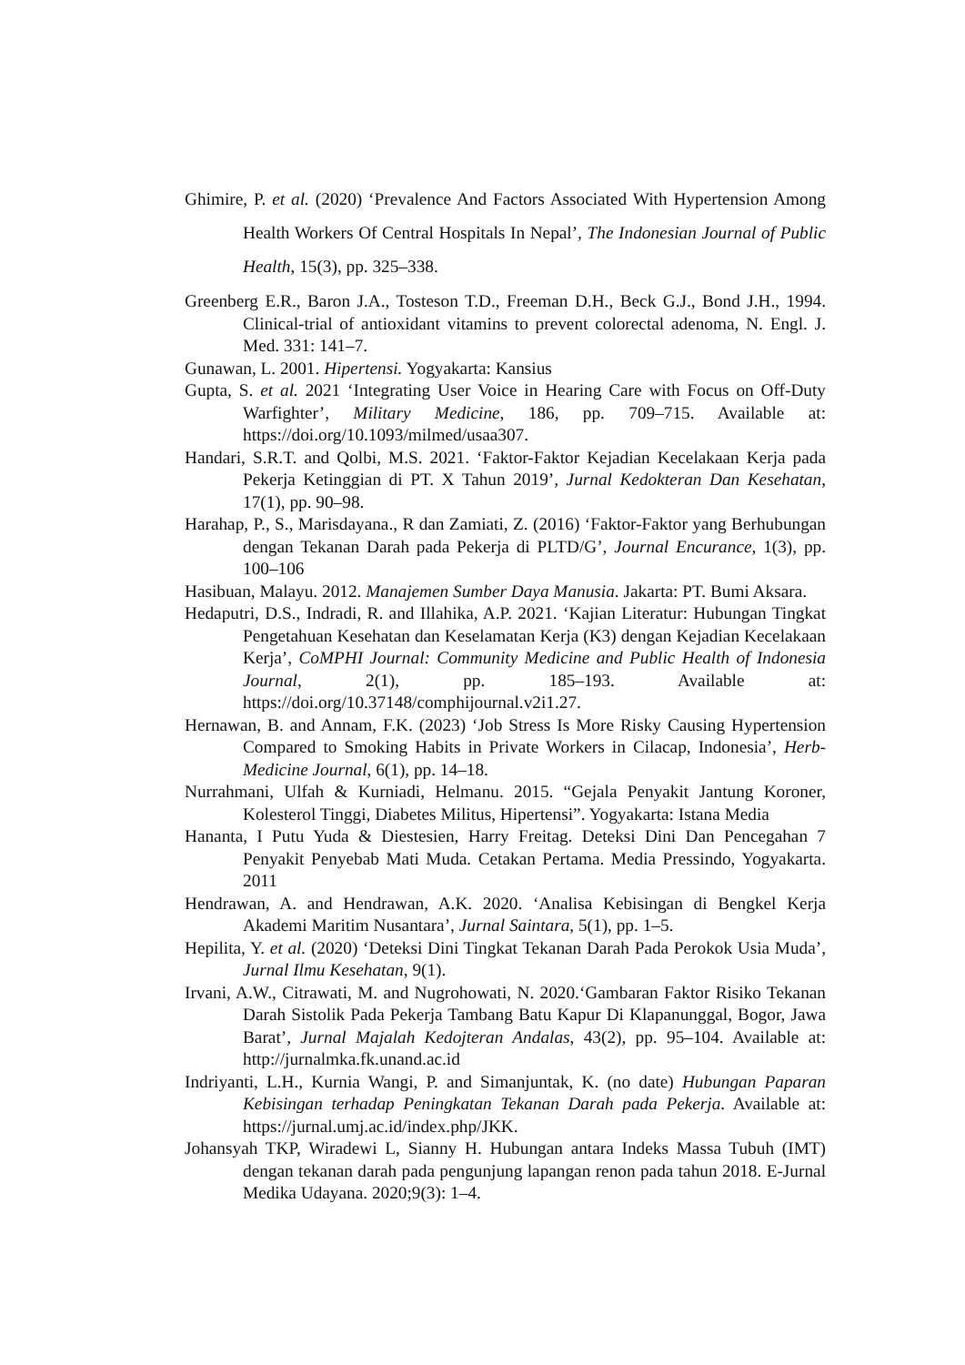Ghimire, P. et al. (2020) ‘Prevalence And Factors Associated With Hypertension Among Health Workers Of Central Hospitals In Nepal’, The Indonesian Journal of Public Health, 15(3), pp. 325–338.
Greenberg E.R., Baron J.A., Tosteson T.D., Freeman D.H., Beck G.J., Bond J.H., 1994. Clinical-trial of antioxidant vitamins to prevent colorectal adenoma, N. Engl. J. Med. 331: 141–7.
Gunawan, L. 2001. Hipertensi. Yogyakarta: Kansius
Gupta, S. et al. 2021 ‘Integrating User Voice in Hearing Care with Focus on Off-Duty Warfighter’, Military Medicine, 186, pp. 709–715. Available at: https://doi.org/10.1093/milmed/usaa307.
Handari, S.R.T. and Qolbi, M.S. 2021. ‘Faktor-Faktor Kejadian Kecelakaan Kerja pada Pekerja Ketinggian di PT. X Tahun 2019’, Jurnal Kedokteran Dan Kesehatan, 17(1), pp. 90–98.
Harahap, P., S., Marisdayana., R dan Zamiati, Z. (2016) ‘Faktor-Faktor yang Berhubungan dengan Tekanan Darah pada Pekerja di PLTD/G’, Journal Encurance, 1(3), pp. 100–106
Hasibuan, Malayu. 2012. Manajemen Sumber Daya Manusia. Jakarta: PT. Bumi Aksara.
Hedaputri, D.S., Indradi, R. and Illahika, A.P. 2021. ‘Kajian Literatur: Hubungan Tingkat Pengetahuan Kesehatan dan Keselamatan Kerja (K3) dengan Kejadian Kecelakaan Kerja’, CoMPHI Journal: Community Medicine and Public Health of Indonesia Journal, 2(1), pp. 185–193. Available at: https://doi.org/10.37148/comphijournal.v2i1.27.
Hernawan, B. and Annam, F.K. (2023) ‘Job Stress Is More Risky Causing Hypertension Compared to Smoking Habits in Private Workers in Cilacap, Indonesia’, Herb-Medicine Journal, 6(1), pp. 14–18.
Nurrahmani, Ulfah & Kurniadi, Helmanu. 2015. “Gejala Penyakit Jantung Koroner, Kolesterol Tinggi, Diabetes Militus, Hipertensi”. Yogyakarta: Istana Media
Hananta, I Putu Yuda & Diestesien, Harry Freitag. Deteksi Dini Dan Pencegahan 7 Penyakit Penyebab Mati Muda. Cetakan Pertama. Media Pressindo, Yogyakarta. 2011
Hendrawan, A. and Hendrawan, A.K. 2020. ‘Analisa Kebisingan di Bengkel Kerja Akademi Maritim Nusantara’, Jurnal Saintara, 5(1), pp. 1–5.
Hepilita, Y. et al. (2020) ‘Deteksi Dini Tingkat Tekanan Darah Pada Perokok Usia Muda’, Jurnal Ilmu Kesehatan, 9(1).
Irvani, A.W., Citrawati, M. and Nugrohowati, N. 2020.‘Gambaran Faktor Risiko Tekanan Darah Sistolik Pada Pekerja Tambang Batu Kapur Di Klapanunggal, Bogor, Jawa Barat’, Jurnal Majalah Kedojteran Andalas, 43(2), pp. 95–104. Available at: http://jurnalmka.fk.unand.ac.id
Indriyanti, L.H., Kurnia Wangi, P. and Simanjuntak, K. (no date) Hubungan Paparan Kebisingan terhadap Peningkatan Tekanan Darah pada Pekerja. Available at: https://jurnal.umj.ac.id/index.php/JKK.
Johansyah TKP, Wiradewi L, Sianny H. Hubungan antara Indeks Massa Tubuh (IMT) dengan tekanan darah pada pengunjung lapangan renon pada tahun 2018. E-Jurnal Medika Udayana. 2020;9(3): 1–4.